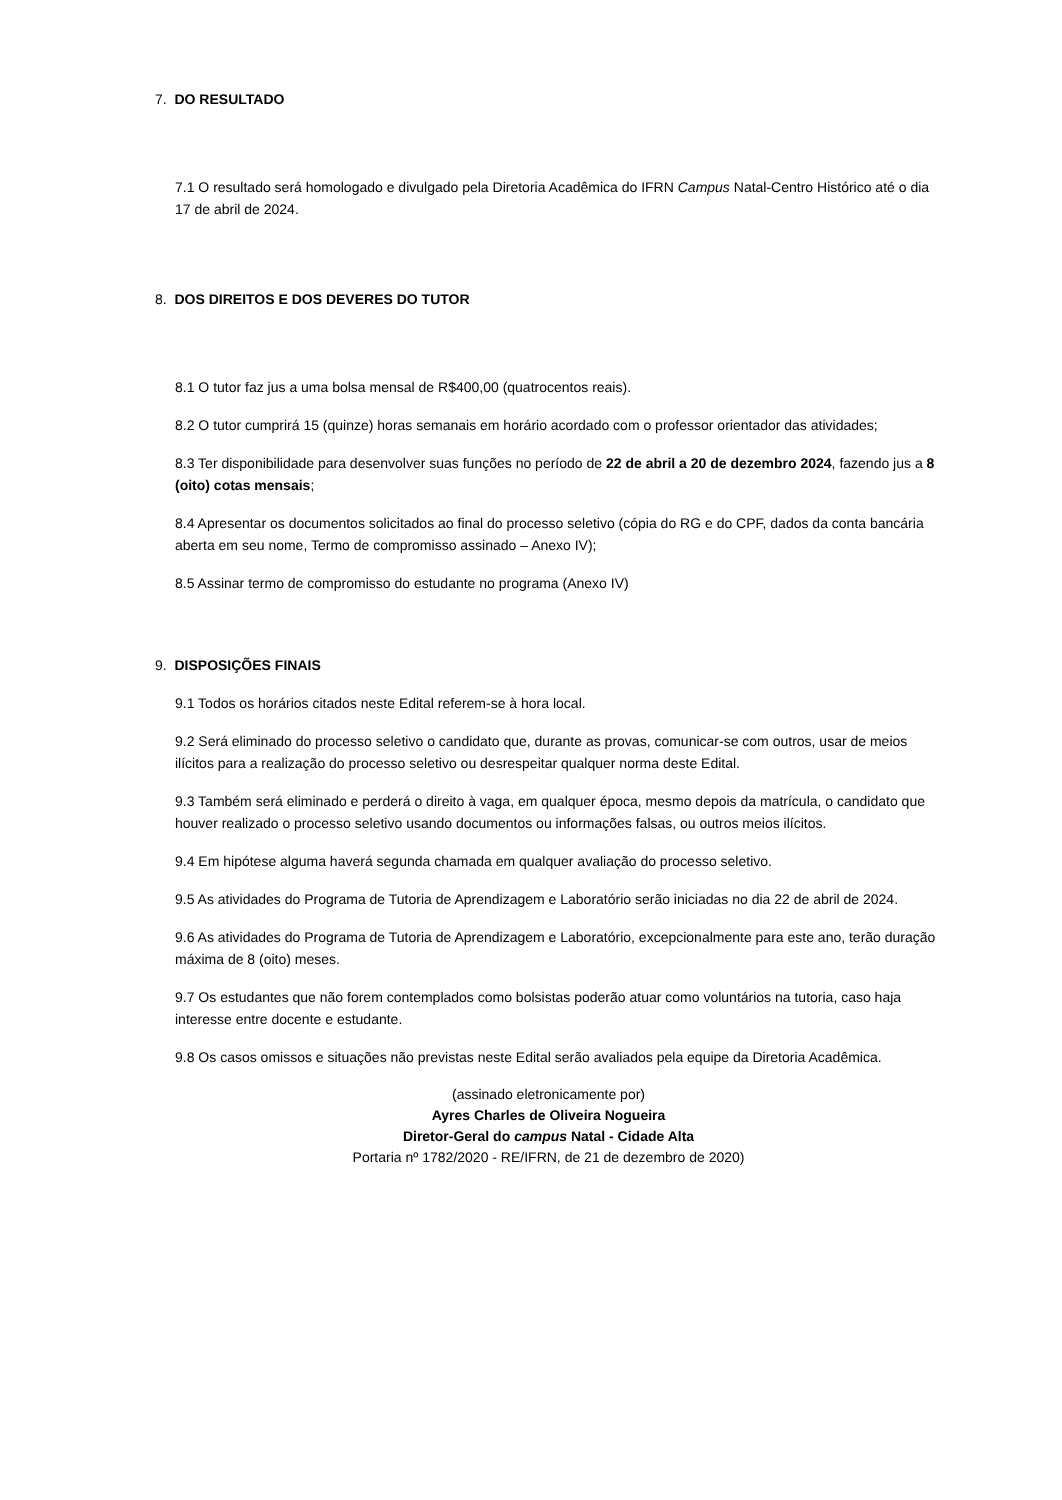7. DO RESULTADO
7.1 O resultado será homologado e divulgado pela Diretoria Acadêmica do IFRN Campus Natal-Centro Histórico até o dia 17 de abril de 2024.
8. DOS DIREITOS E DOS DEVERES DO TUTOR
8.1 O tutor faz jus a uma bolsa mensal de R$400,00 (quatrocentos reais).
8.2 O tutor cumprirá 15 (quinze) horas semanais em horário acordado com o professor orientador das atividades;
8.3 Ter disponibilidade para desenvolver suas funções no período de 22 de abril a 20 de dezembro 2024, fazendo jus a 8 (oito) cotas mensais;
8.4 Apresentar os documentos solicitados ao final do processo seletivo (cópia do RG e do CPF, dados da conta bancária aberta em seu nome, Termo de compromisso assinado – Anexo IV);
8.5 Assinar termo de compromisso do estudante no programa (Anexo IV)
9. DISPOSIÇÕES FINAIS
9.1 Todos os horários citados neste Edital referem-se à hora local.
9.2 Será eliminado do processo seletivo o candidato que, durante as provas, comunicar-se com outros, usar de meios ilícitos para a realização do processo seletivo ou desrespeitar qualquer norma deste Edital.
9.3 Também será eliminado e perderá o direito à vaga, em qualquer época, mesmo depois da matrícula, o candidato que houver realizado o processo seletivo usando documentos ou informações falsas, ou outros meios ilícitos.
9.4 Em hipótese alguma haverá segunda chamada em qualquer avaliação do processo seletivo.
9.5 As atividades do Programa de Tutoria de Aprendizagem e Laboratório serão iniciadas no dia 22 de abril de 2024.
9.6 As atividades do Programa de Tutoria de Aprendizagem e Laboratório, excepcionalmente para este ano, terão duração máxima de 8 (oito) meses.
9.7 Os estudantes que não forem contemplados como bolsistas poderão atuar como voluntários na tutoria, caso haja interesse entre docente e estudante.
9.8 Os casos omissos e situações não previstas neste Edital serão avaliados pela equipe da Diretoria Acadêmica.
(assinado eletronicamente por)
Ayres Charles de Oliveira Nogueira
Diretor-Geral do campus Natal - Cidade Alta
Portaria nº 1782/2020 - RE/IFRN, de 21 de dezembro de 2020)